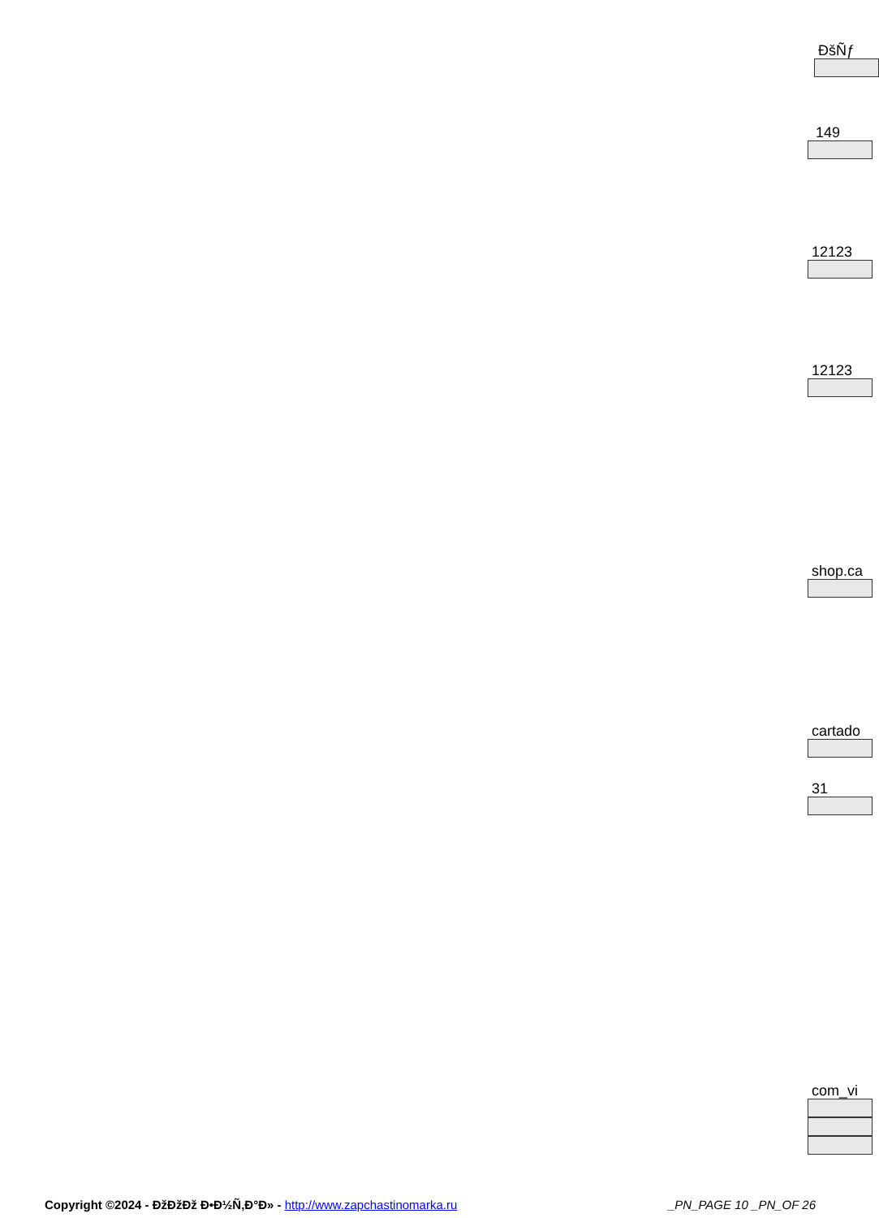ĐšÑƒ
149
12123
12123
shop.ca
cartado
31
com_vi
Copyright ©2024 - ĐžĐžĐž Đ•Đ½Ñ‚Đ°Đ» - http://www.zapchastinomarka.ru _PN_PAGE 10 _PN_OF 26